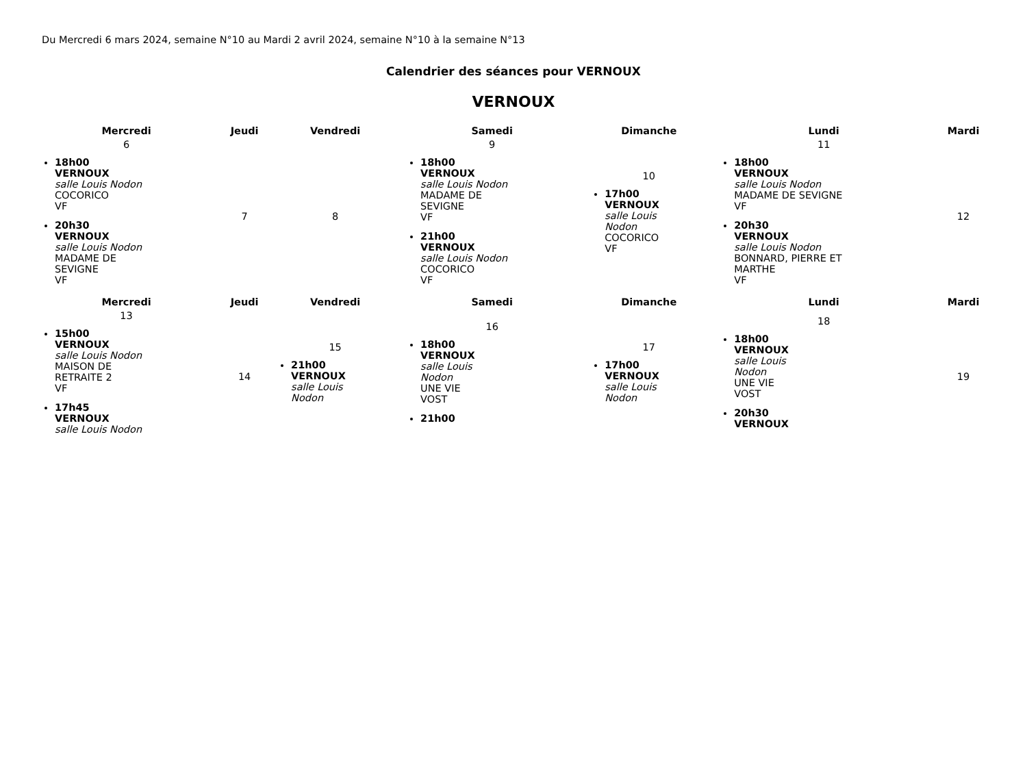Du Mercredi 6 mars 2024, semaine N°10 au Mardi 2 avril 2024, semaine N°10 à la semaine N°13
Calendrier des séances pour VERNOUX
VERNOUX
| Mercredi | Jeudi | Vendredi | Samedi | Dimanche | Lundi | Mardi |
| --- | --- | --- | --- | --- | --- | --- |
| 6 18h00 VERNOUX salle Louis Nodon COCORICO VF 20h30 VERNOUX salle Louis Nodon MADAME DE SEVIGNE VF | 7 | 8 | 9 18h00 VERNOUX salle Louis Nodon MADAME DE SEVIGNE VF 21h00 VERNOUX salle Louis Nodon COCORICO VF | 10 17h00 VERNOUX salle Louis Nodon COCORICO VF | 11 18h00 VERNOUX salle Louis Nodon MADAME DE SEVIGNE VF 20h30 VERNOUX salle Louis Nodon BONNARD, PIERRE ET MARTHE VF | 12 |
| Mercredi | Jeudi | Vendredi | Samedi | Dimanche | Lundi | Mardi |
| 13 15h00 VERNOUX salle Louis Nodon MAISON DE RETRAITE 2 VF 17h45 VERNOUX salle Louis Nodon | 14 | 15 21h00 VERNOUX salle Louis Nodon | 16 18h00 VERNOUX salle Louis Nodon UNE VIE VOST 21h00 | 17 17h00 VERNOUX salle Louis Nodon | 18 18h00 VERNOUX salle Louis Nodon UNE VIE VOST 20h30 VERNOUX | 19 |